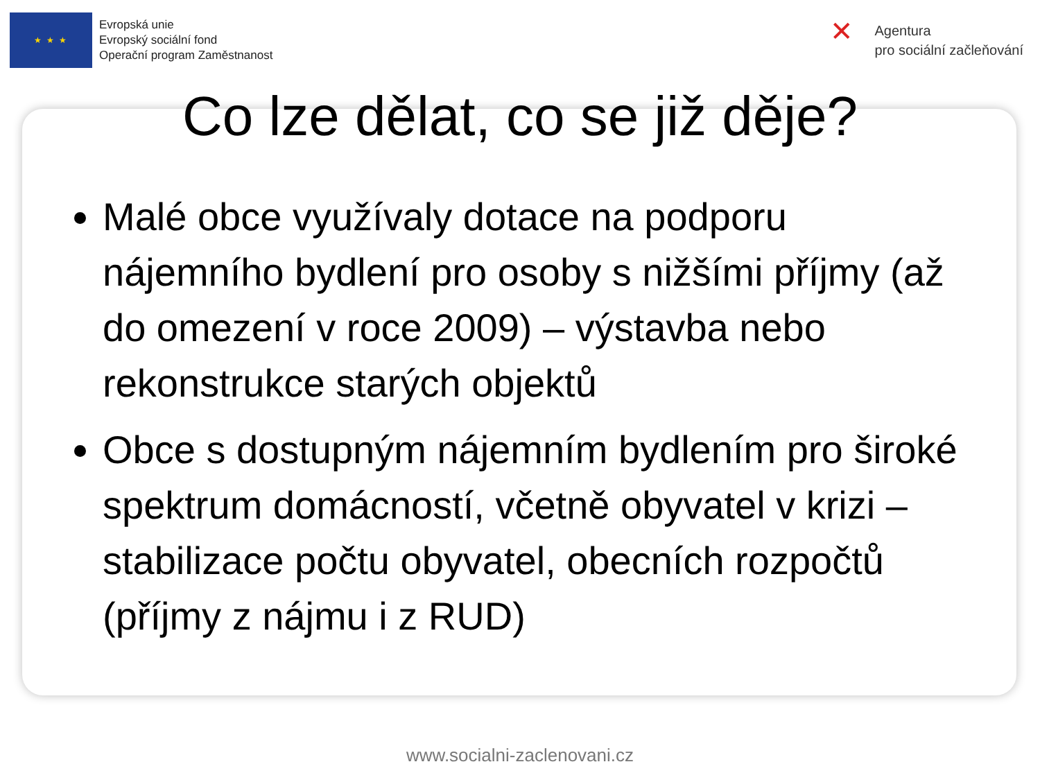★ ★ ★
Evropská unie
Evropský sociální fond
Operační program Zaměstnanost
✕
Agentura
pro sociální začleňování
Co lze dělat, co se již děje?
Malé obce využívaly dotace na podporu nájemního bydlení pro osoby s nižšími příjmy (až do omezení v roce 2009) – výstavba nebo rekonstrukce starých objektů
Obce s dostupným nájemním bydlením pro široké spektrum domácností, včetně obyvatel v krizi – stabilizace počtu obyvatel, obecních rozpočtů (příjmy z nájmu i z RUD)
www.socialni-zaclenovani.cz